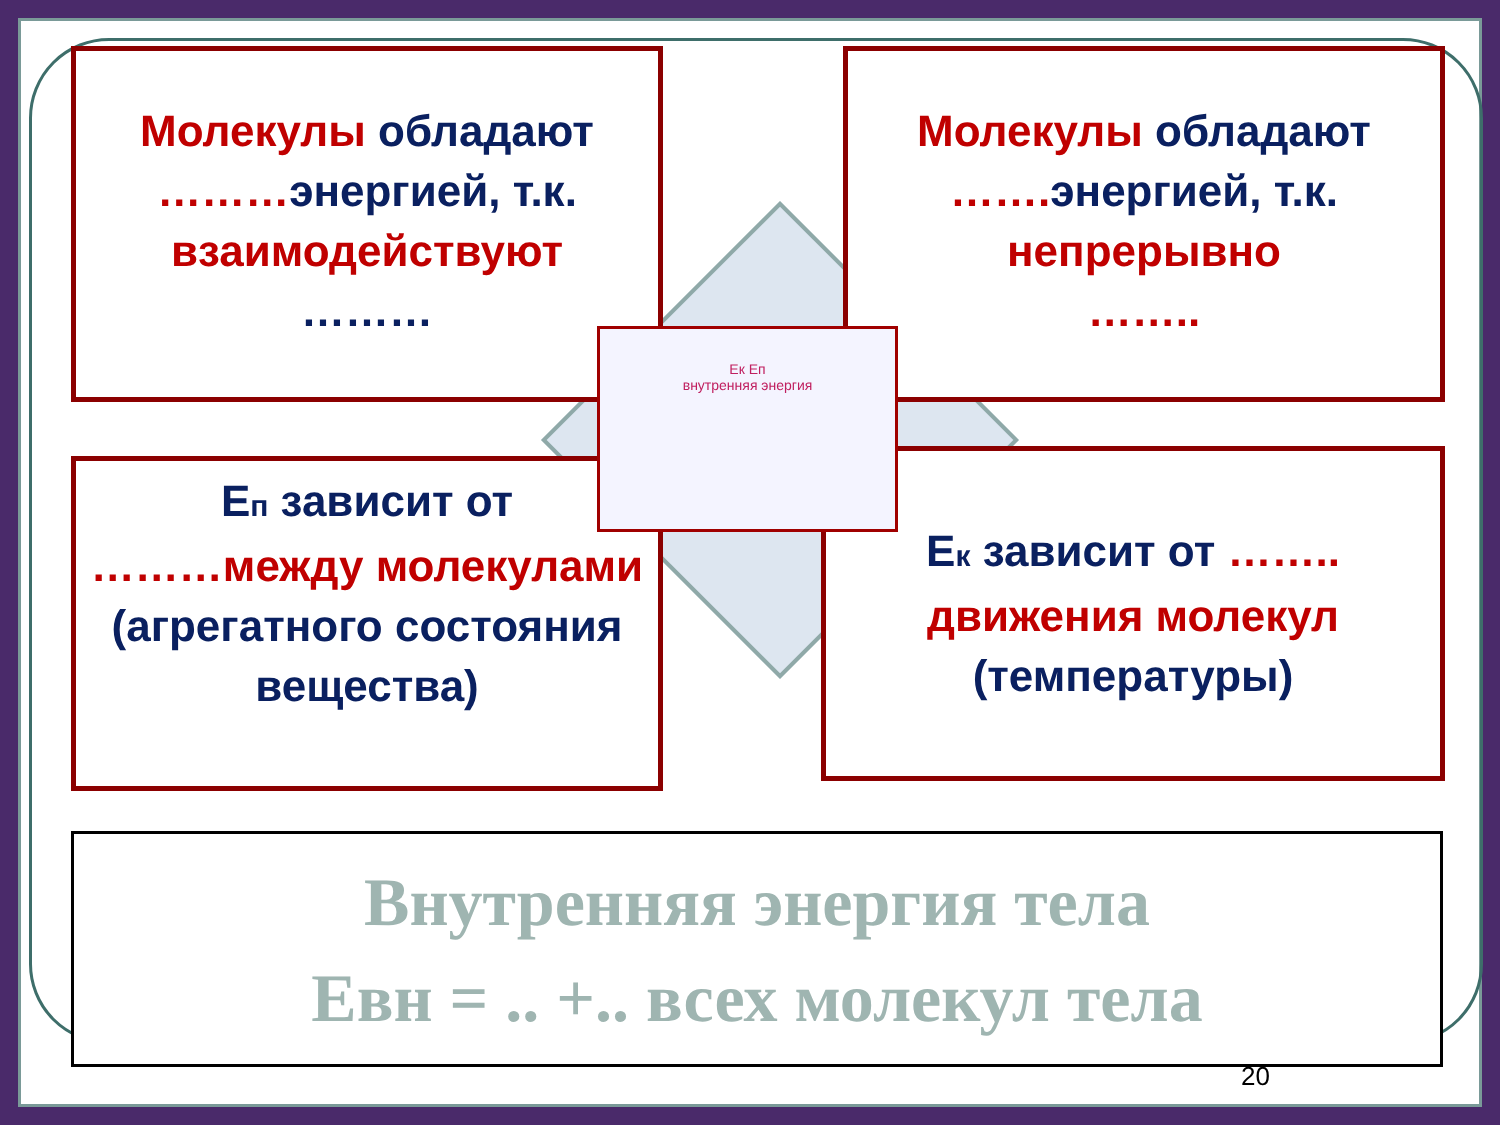Молекулы обладают
………энергией, т.к.
взаимодействуют
………
Молекулы обладают
……. энергией, т.к.
непрерывно
……..
Еп зависит от
………между молекулами
(агрегатного состояния вещества)
Ек зависит от ……..
движения молекул
(температуры)
Ек Еп
внутренняя энергия
Внутренняя энергия тела
Евн = .. +.. всех молекул тела
20